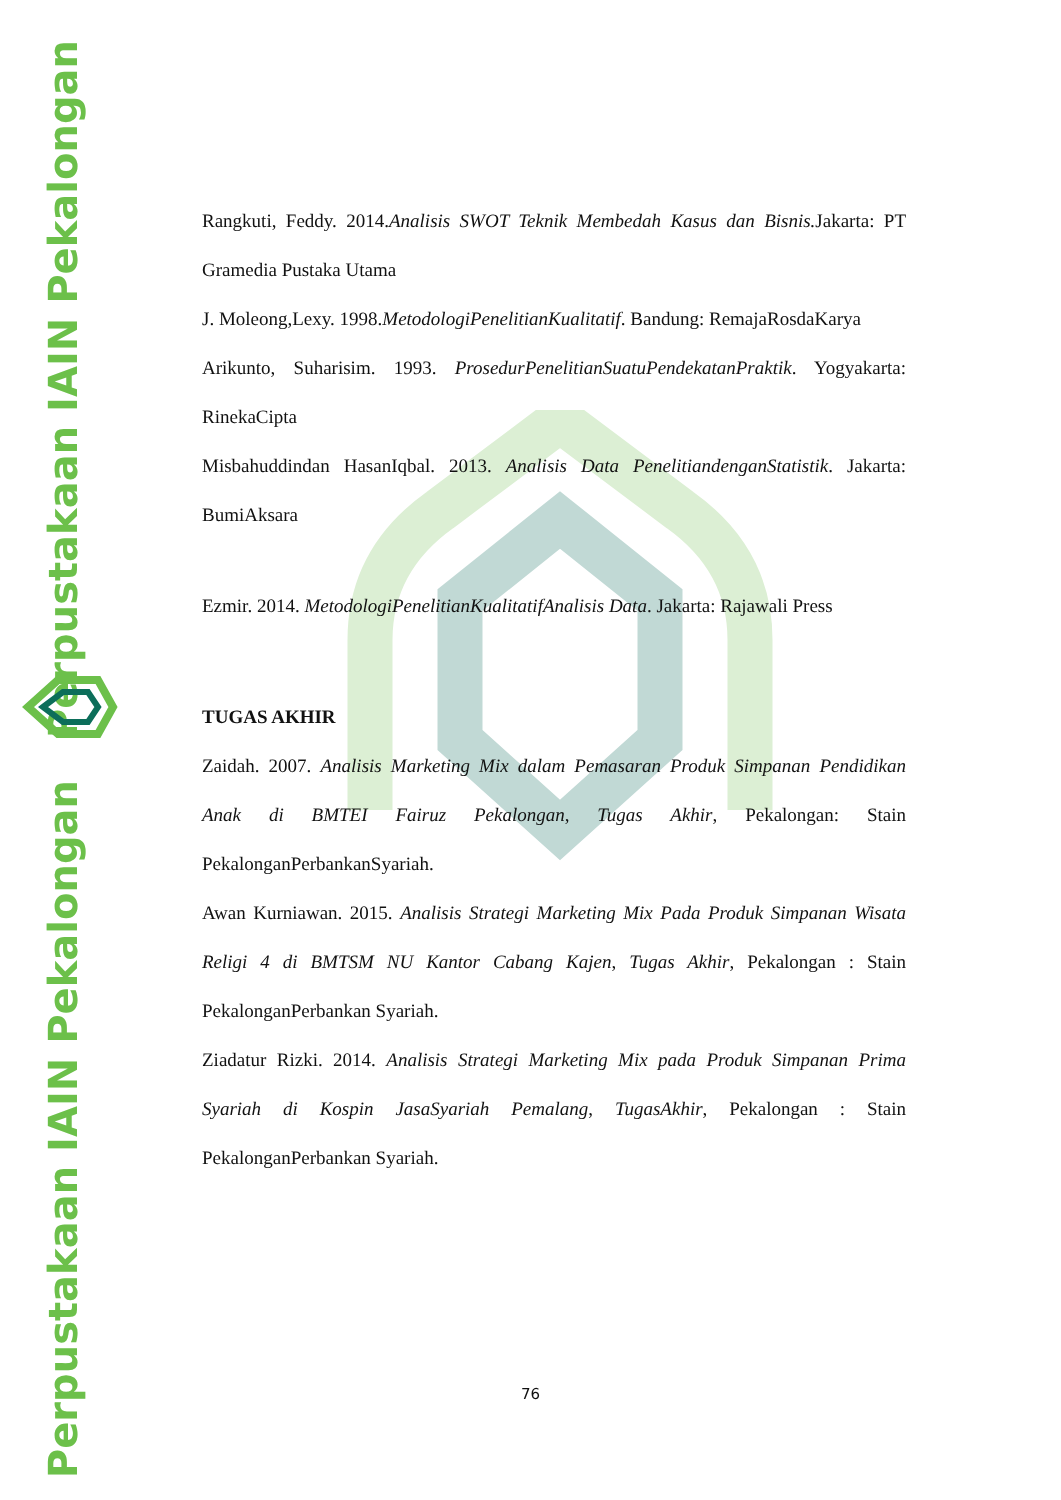Perpustakaan IAIN Pekalongan
Perpustakaan IAIN Pekalongan
Rangkuti, Feddy. 2014.Analisis SWOT Teknik Membedah Kasus dan Bisnis. Jakarta: PT Gramedia Pustaka Utama
J. Moleong,Lexy. 1998.MetodologiPenelitianKualitatif. Bandung: RemajaRosdaKarya
Arikunto, Suharisim. 1993. ProsedurPenelitianSuatuPendekatanPraktik. Yogyakarta: RinekaCipta
Misbahuddindan HasanIqbal. 2013. Analisis Data PenelitiandenganStatistik. Jakarta: BumiAksara
Ezmir. 2014. MetodologiPenelitianKualitatifAnalisis Data. Jakarta: Rajawali Press
TUGAS AKHIR
Zaidah. 2007. Analisis Marketing Mix dalam Pemasaran Produk Simpanan Pendidikan Anak di BMTEI Fairuz Pekalongan, Tugas Akhir, Pekalongan: Stain PekalonganPerbankanSyariah.
Awan Kurniawan. 2015. Analisis Strategi Marketing Mix Pada Produk Simpanan Wisata Religi 4 di BMTSM NU Kantor Cabang Kajen, Tugas Akhir, Pekalongan : Stain PekalonganPerbankan Syariah.
Ziadatur Rizki. 2014. Analisis Strategi Marketing Mix pada Produk Simpanan Prima Syariah di Kospin JasaSyariah Pemalang, TugasAkhir, Pekalongan : Stain PekalonganPerbankan Syariah.
76